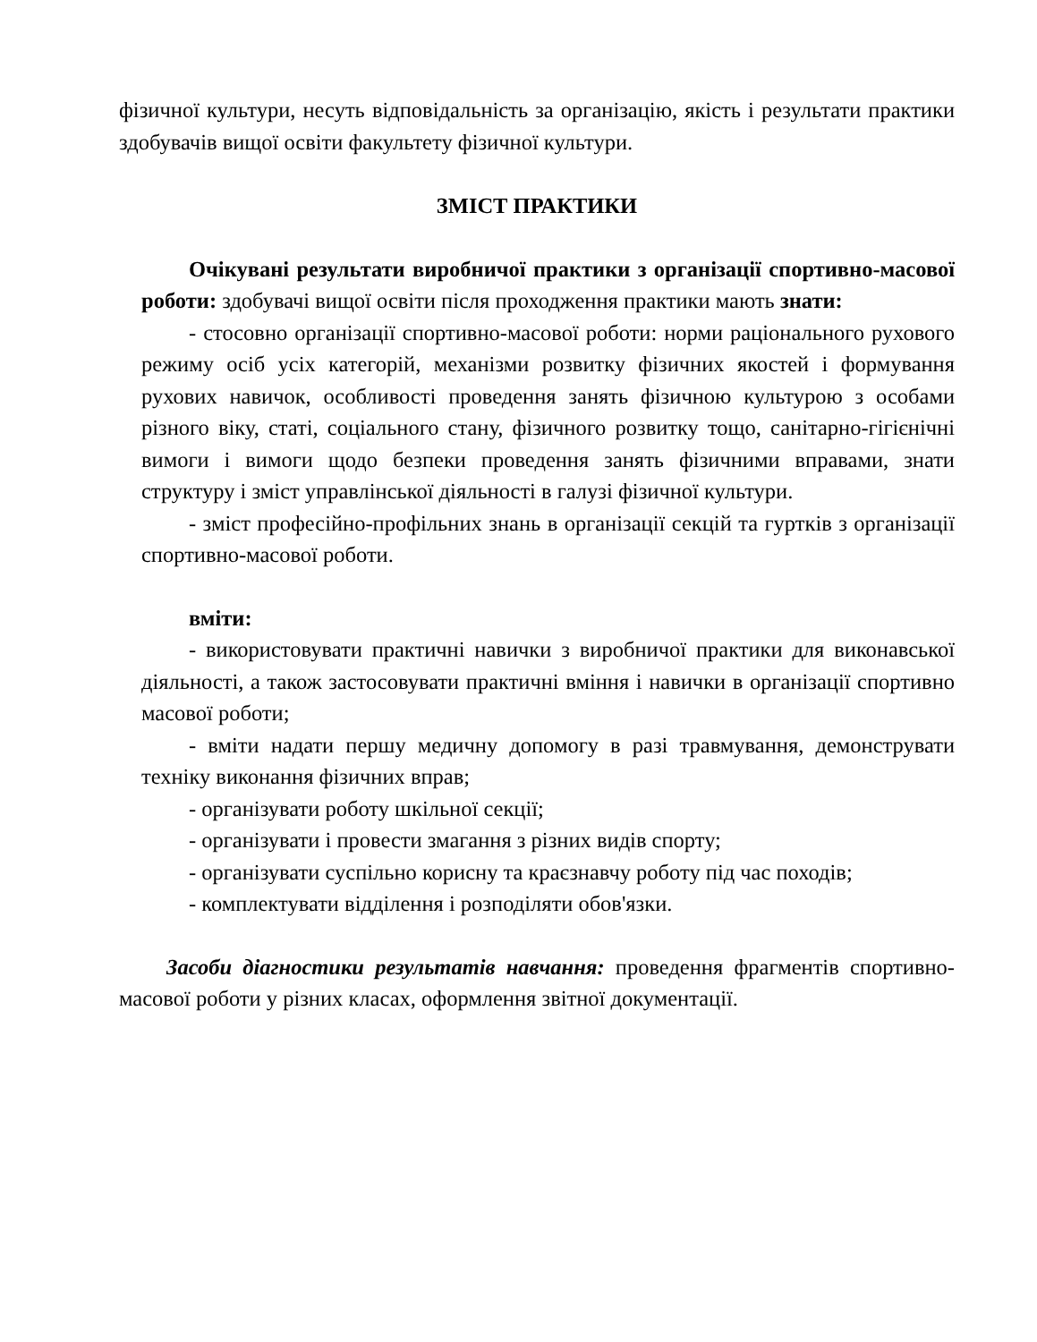фізичної культури, несуть відповідальність за організацію, якість і результати практики здобувачів вищої освіти факультету фізичної культури.
ЗМІСТ ПРАКТИКИ
Очікувані результати виробничої практики з організації спортивно-масової роботи: здобувачі вищої освіти після проходження практики мають знати:
- стосовно організації спортивно-масової роботи: норми раціонального рухового режиму осіб усіх категорій, механізми розвитку фізичних якостей і формування рухових навичок, особливості проведення занять фізичною культурою з особами різного віку, статі, соціального стану, фізичного розвитку тощо, санітарно-гігієнічні вимоги і вимоги щодо безпеки проведення занять фізичними вправами, знати структуру і зміст управлінської діяльності в галузі фізичної культури.
- зміст професійно-профільних знань в організації секцій та гуртків з організації спортивно-масової роботи.
вміти:
- використовувати практичні навички з виробничої практики для виконавської діяльності, а також застосовувати практичні вміння і навички в організації спортивно масової роботи;
- вміти надати першу медичну допомогу в разі травмування, демонструвати техніку виконання фізичних вправ;
- організувати роботу шкільної секції;
- організувати і провести змагання з різних видів спорту;
- організувати суспільно корисну та краєзнавчу роботу під час походів;
- комплектувати відділення і розподіляти обов'язки.
Засоби діагностики результатів навчання: проведення фрагментів спортивно-масової роботи у різних класах, оформлення звітної документації.